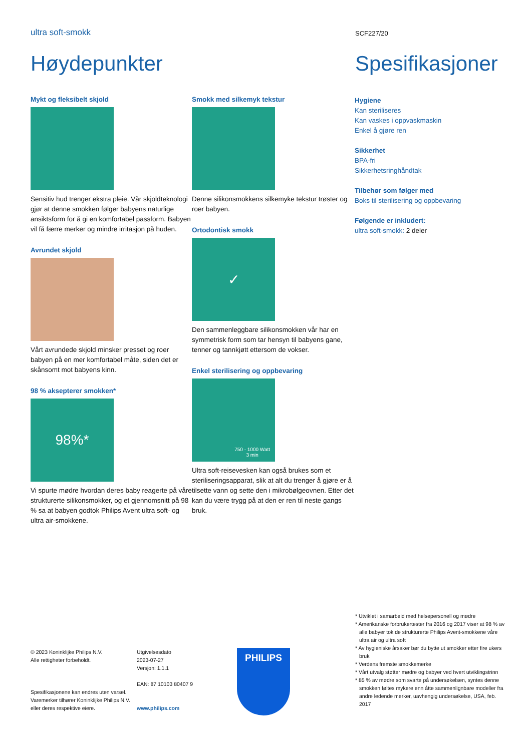ultra soft-smokk
SCF227/20
Høydepunkter Spesifikasjoner
Mykt og fleksibelt skjold
Sensitiv hud trenger ekstra pleie. Vår skjoldteknologi gjør at denne smokken følger babyens naturlige ansiktsform for å gi en komfortabel passform. Babyen vil få færre merker og mindre irritasjon på huden.
Avrundet skjold
Vårt avrundede skjold minsker presset og roer babyen på en mer komfortabel måte, siden det er skånsomt mot babyens kinn.
98 % aksepterer smokken*
98%*
Vi spurte mødre hvordan deres baby reagerte på våre strukturerte silikonsmokker, og et gjennomsnitt på 98 % sa at babyen godtok Philips Avent ultra soft- og ultra air-smokkene.
Smokk med silkemyk tekstur
Denne silikonsmokkens silkemyke tekstur trøster og roer babyen.
Ortodontisk smokk
✓
Den sammenleggbare silikonsmokken vår har en symmetrisk form som tar hensyn til babyens gane, tenner og tannkjøtt ettersom de vokser.
Enkel sterilisering og oppbevaring
750 - 1000 Watt
3 min
Ultra soft-reisevesken kan også brukes som et steriliseringsapparat, slik at alt du trenger å gjøre er å tilsette vann og sette den i mikrobølgeovnen. Etter det kan du være trygg på at den er ren til neste gangs bruk.
Hygiene
Kan steriliseres
Kan vaskes i oppvaskmaskin
Enkel å gjøre ren
Sikkerhet
BPA-fri
Sikkerhetsringhåndtak
Tilbehør som følger med
Boks til sterilisering og oppbevaring
Følgende er inkludert:
ultra soft-smokk: 2 deler
* Utviklet i samarbeid med helsepersonell og mødre
* Amerikanske forbrukertester fra 2016 og 2017 viser at 98 % av alle babyer tok de strukturerte Philips Avent-smokkene våre ultra air og ultra soft
* Av hygieniske årsaker bør du bytte ut smokker etter fire ukers bruk
* Verdens fremste smokkemerke
* Vårt utvalg støtter mødre og babyer ved hvert utviklingstrinn
* 85 % av mødre som svarte på undersøkelsen, syntes denne smokken føltes mykere enn åtte sammenlignbare modeller fra andre ledende merker, uavhengig undersøkelse, USA, feb. 2017
© 2023 Koninklijke Philips N.V.
Alle rettigheter forbeholdt.
Spesifikasjonene kan endres uten varsel. Varemerker tilhører Koninklijke Philips N.V. eller deres respektive eiere.
Utgivelsesdato
2023-07-27
Versjon: 1.1.1
EAN: 87 10103 80407 9
www.philips.com
PHILIPS